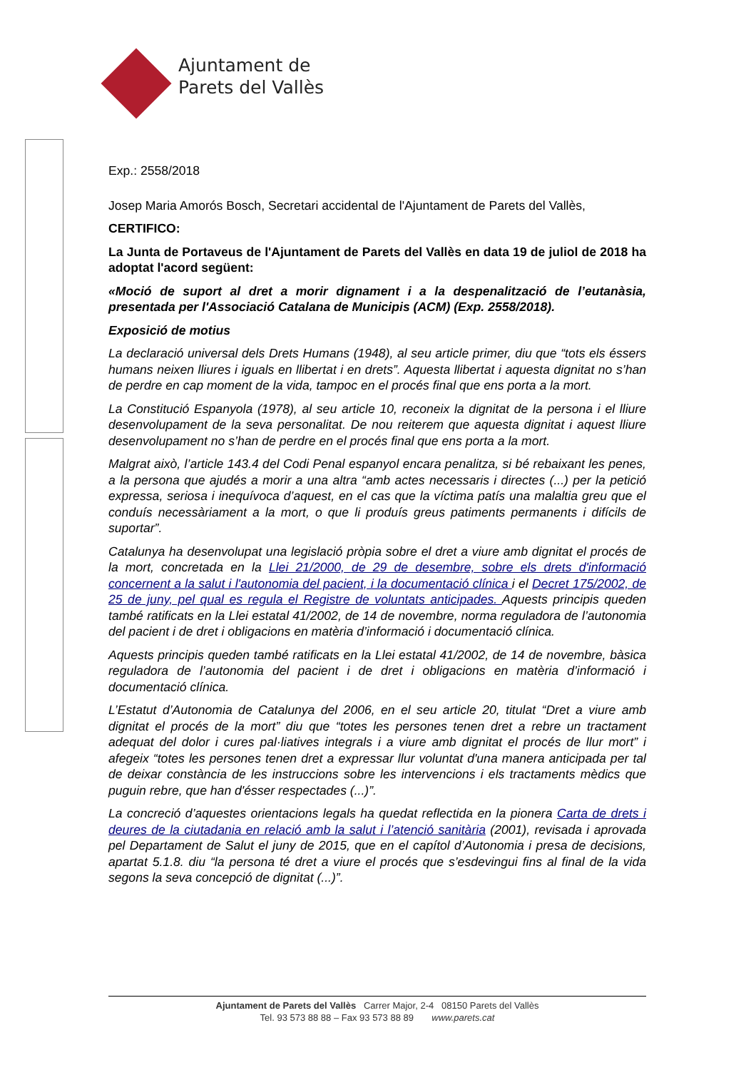Ajuntament de
Parets del Vallès
Exp.: 2558/2018
Josep Maria Amorós Bosch, Secretari accidental de l'Ajuntament de Parets del Vallès,
CERTIFICO:
La Junta de Portaveus de l'Ajuntament de Parets del Vallès en data 19 de juliol de 2018 ha adoptat l'acord següent:
«Moció de suport al dret a morir dignament i a la despenalització de l’eutanàsia, presentada per l'Associació Catalana de Municipis (ACM) (Exp. 2558/2018).
Exposició de motius
La declaració universal dels Drets Humans (1948), al seu article primer, diu que “tots els éssers humans neixen lliures i iguals en llibertat i en drets”. Aquesta llibertat i aquesta dignitat no s’han de perdre en cap moment de la vida, tampoc en el procés final que ens porta a la mort.
La Constitució Espanyola (1978), al seu article 10, reconeix la dignitat de la persona i el lliure desenvolupament de la seva personalitat. De nou reiterem que aquesta dignitat i aquest lliure desenvolupament no s’han de perdre en el procés final que ens porta a la mort.
Malgrat això, l’article 143.4 del Codi Penal espanyol encara penalitza, si bé rebaixant les penes, a la persona que ajudés a morir a una altra “amb actes necessaris i directes (...) per la petició expressa, seriosa i inequívoca d’aquest, en el cas que la víctima patís una malaltia greu que el conduís necessàriament a la mort, o que li produís greus patiments permanents i difícils de suportar”.
Catalunya ha desenvolupat una legislació pròpia sobre el dret a viure amb dignitat el procés de la mort, concretada en la Llei 21/2000, de 29 de desembre, sobre els drets d'informació concernent a la salut i l'autonomia del pacient, i la documentació clínica i el Decret 175/2002, de 25 de juny, pel qual es regula el Registre de voluntats anticipades. Aquests principis queden també ratificats en la Llei estatal 41/2002, de 14 de novembre, norma reguladora de l’autonomia del pacient i de dret i obligacions en matèria d’informació i documentació clínica.
Aquests principis queden també ratificats en la Llei estatal 41/2002, de 14 de novembre, bàsica reguladora de l’autonomia del pacient i de dret i obligacions en matèria d’informació i documentació clínica.
L’Estatut d’Autonomia de Catalunya del 2006, en el seu article 20, titulat “Dret a viure amb dignitat el procés de la mort” diu que “totes les persones tenen dret a rebre un tractament adequat del dolor i cures pal·liatives integrals i a viure amb dignitat el procés de llur mort” i afegeix “totes les persones tenen dret a expressar llur voluntat d'una manera anticipada per tal de deixar constància de les instruccions sobre les intervencions i els tractaments mèdics que puguin rebre, que han d'ésser respectades (...)”.
La concreció d’aquestes orientacions legals ha quedat reflectida en la pionera Carta de drets i deures de la ciutadania en relació amb la salut i l’atenció sanitària (2001), revisada i aprovada pel Departament de Salut el juny de 2015, que en el capítol d’Autonomia i presa de decisions, apartat 5.1.8. diu “la persona té dret a viure el procés que s’esdevingui fins al final de la vida segons la seva concepció de dignitat (...)”.
Ajuntament de Parets del Vallès Carrer Major, 2-4 08150 Parets del Vallès
Tel. 93 573 88 88 – Fax 93 573 88 89 www.parets.cat